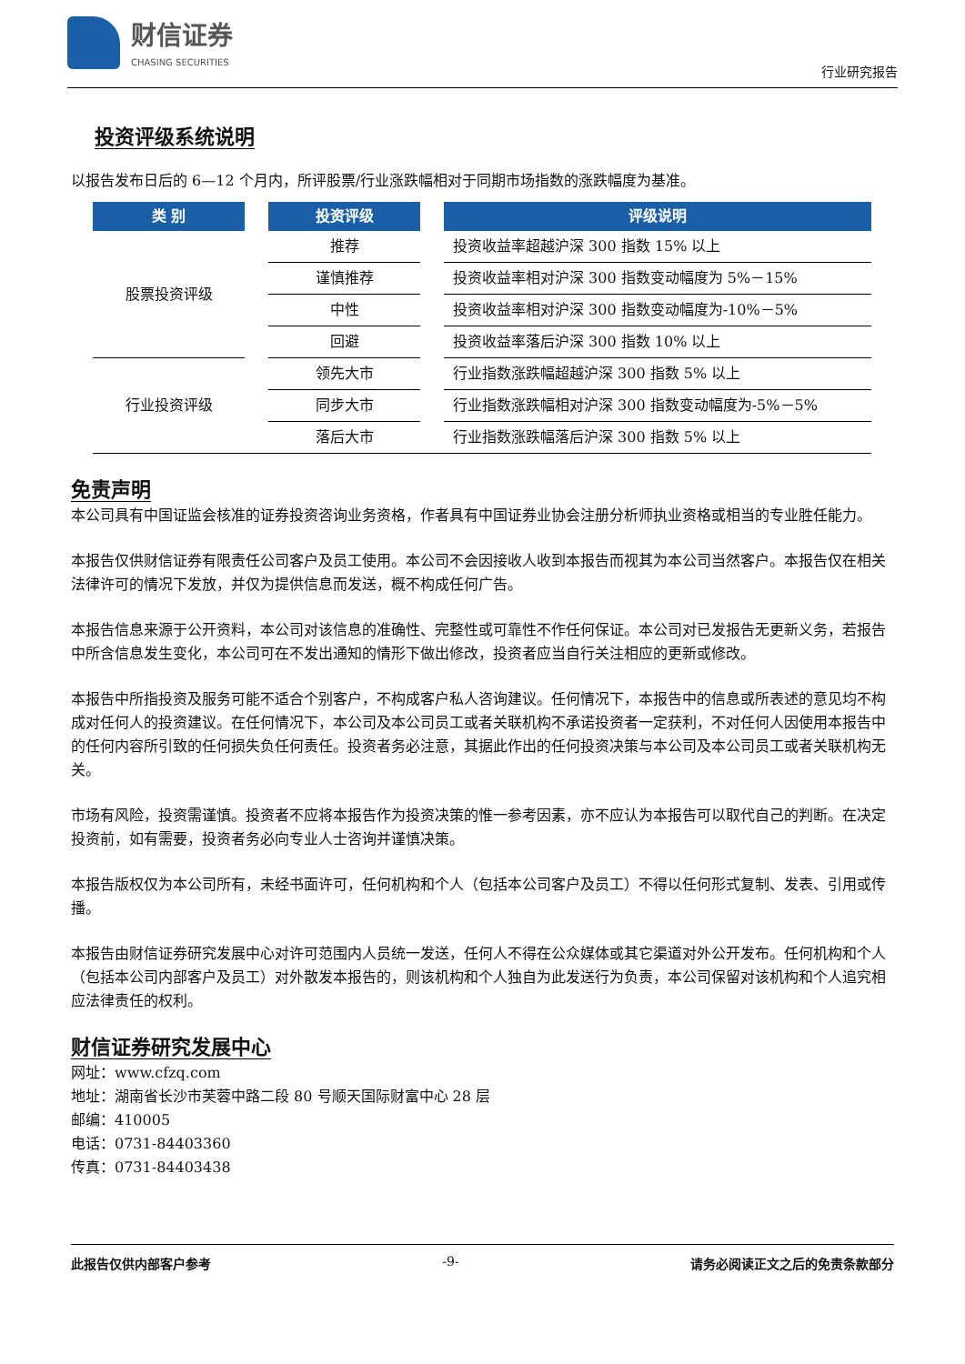财信证券
CHASING SECURITIES
行业研究报告
投资评级系统说明
以报告发布日后的 6—12 个月内，所评股票/行业涨跌幅相对于同期市场指数的涨跌幅度为基准。
| 类 别 | | 投资评级 | | 评级说明 |
| --- | --- | --- | --- | --- |
| 股票投资评级 | | 推荐 | | 投资收益率超越沪深 300 指数 15% 以上 |
| | | 谨慎推荐 | | 投资收益率相对沪深 300 指数变动幅度为 5%－15% |
| | | 中性 | | 投资收益率相对沪深 300 指数变动幅度为-10%－5% |
| | | 回避 | | 投资收益率落后沪深 300 指数 10% 以上 |
| 行业投资评级 | | 领先大市 | | 行业指数涨跌幅超越沪深 300 指数 5% 以上 |
| | | 同步大市 | | 行业指数涨跌幅相对沪深 300 指数变动幅度为-5%－5% |
| | | 落后大市 | | 行业指数涨跌幅落后沪深 300 指数 5% 以上 |
免责声明
本公司具有中国证监会核准的证券投资咨询业务资格，作者具有中国证券业协会注册分析师执业资格或相当的专业胜任能力。
本报告仅供财信证券有限责任公司客户及员工使用。本公司不会因接收人收到本报告而视其为本公司当然客户。本报告仅在相关法律许可的情况下发放，并仅为提供信息而发送，概不构成任何广告。
本报告信息来源于公开资料，本公司对该信息的准确性、完整性或可靠性不作任何保证。本公司对已发报告无更新义务，若报告中所含信息发生变化，本公司可在不发出通知的情形下做出修改，投资者应当自行关注相应的更新或修改。
本报告中所指投资及服务可能不适合个别客户，不构成客户私人咨询建议。任何情况下，本报告中的信息或所表述的意见均不构成对任何人的投资建议。在任何情况下，本公司及本公司员工或者关联机构不承诺投资者一定获利，不对任何人因使用本报告中的任何内容所引致的任何损失负任何责任。投资者务必注意，其据此作出的任何投资决策与本公司及本公司员工或者关联机构无关。
市场有风险，投资需谨慎。投资者不应将本报告作为投资决策的惟一参考因素，亦不应认为本报告可以取代自己的判断。在决定投资前，如有需要，投资者务必向专业人士咨询并谨慎决策。
本报告版权仅为本公司所有，未经书面许可，任何机构和个人（包括本公司客户及员工）不得以任何形式复制、发表、引用或传播。
本报告由财信证券研究发展中心对许可范围内人员统一发送，任何人不得在公众媒体或其它渠道对外公开发布。任何机构和个人（包括本公司内部客户及员工）对外散发本报告的，则该机构和个人独自为此发送行为负责，本公司保留对该机构和个人追究相应法律责任的权利。
财信证券研究发展中心
网址：www.cfzq.com
地址：湖南省长沙市芙蓉中路二段 80 号顺天国际财富中心 28 层
邮编：410005
电话：0731-84403360
传真：0731-84403438
此报告仅供内部客户参考 -9- 请务必阅读正文之后的免责条款部分